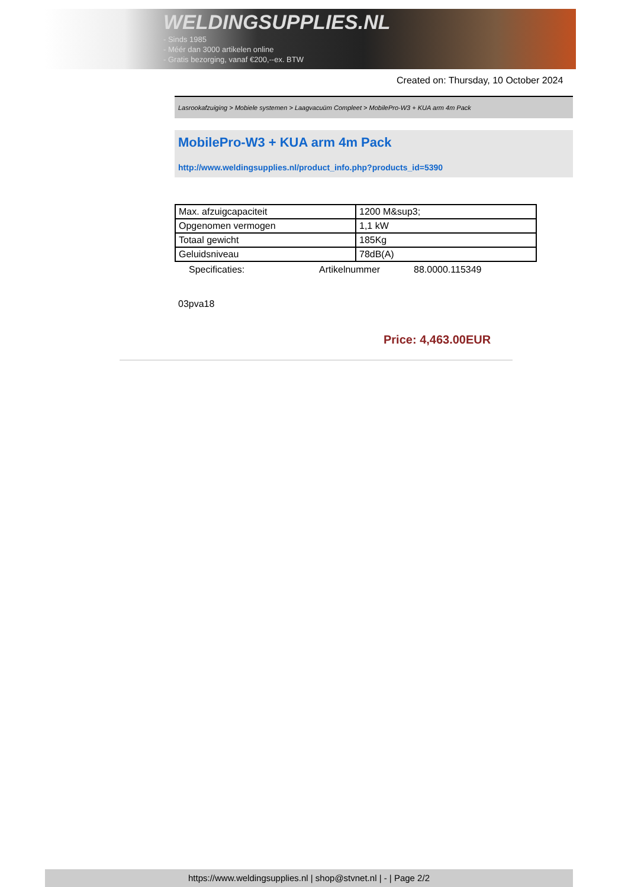WELDINGSUPPLIES.NL
- Sinds 1985
- Méér dan 3000 artikelen online
- Gratis bezorging, vanaf €200,--ex. BTW
Created on: Thursday, 10 October 2024
Lasrookafzuiging > Mobiele systemen > Laagvacuüm Compleet > MobilePro-W3 + KUA arm 4m Pack
MobilePro-W3 + KUA arm 4m Pack
http://www.weldingsupplies.nl/product_info.php?products_id=5390
| Max. afzuigcapaciteit | 1200 M&sup3; |
| Opgenomen vermogen | 1,1 kW |
| Totaal gewicht | 185Kg |
| Geluidsniveau | 78dB(A) |
Specificaties: Artikelnummer 88.0000.115349
03pva18
Price: 4,463.00EUR
https://www.weldingsupplies.nl | shop@stvnet.nl | - | Page 2/2